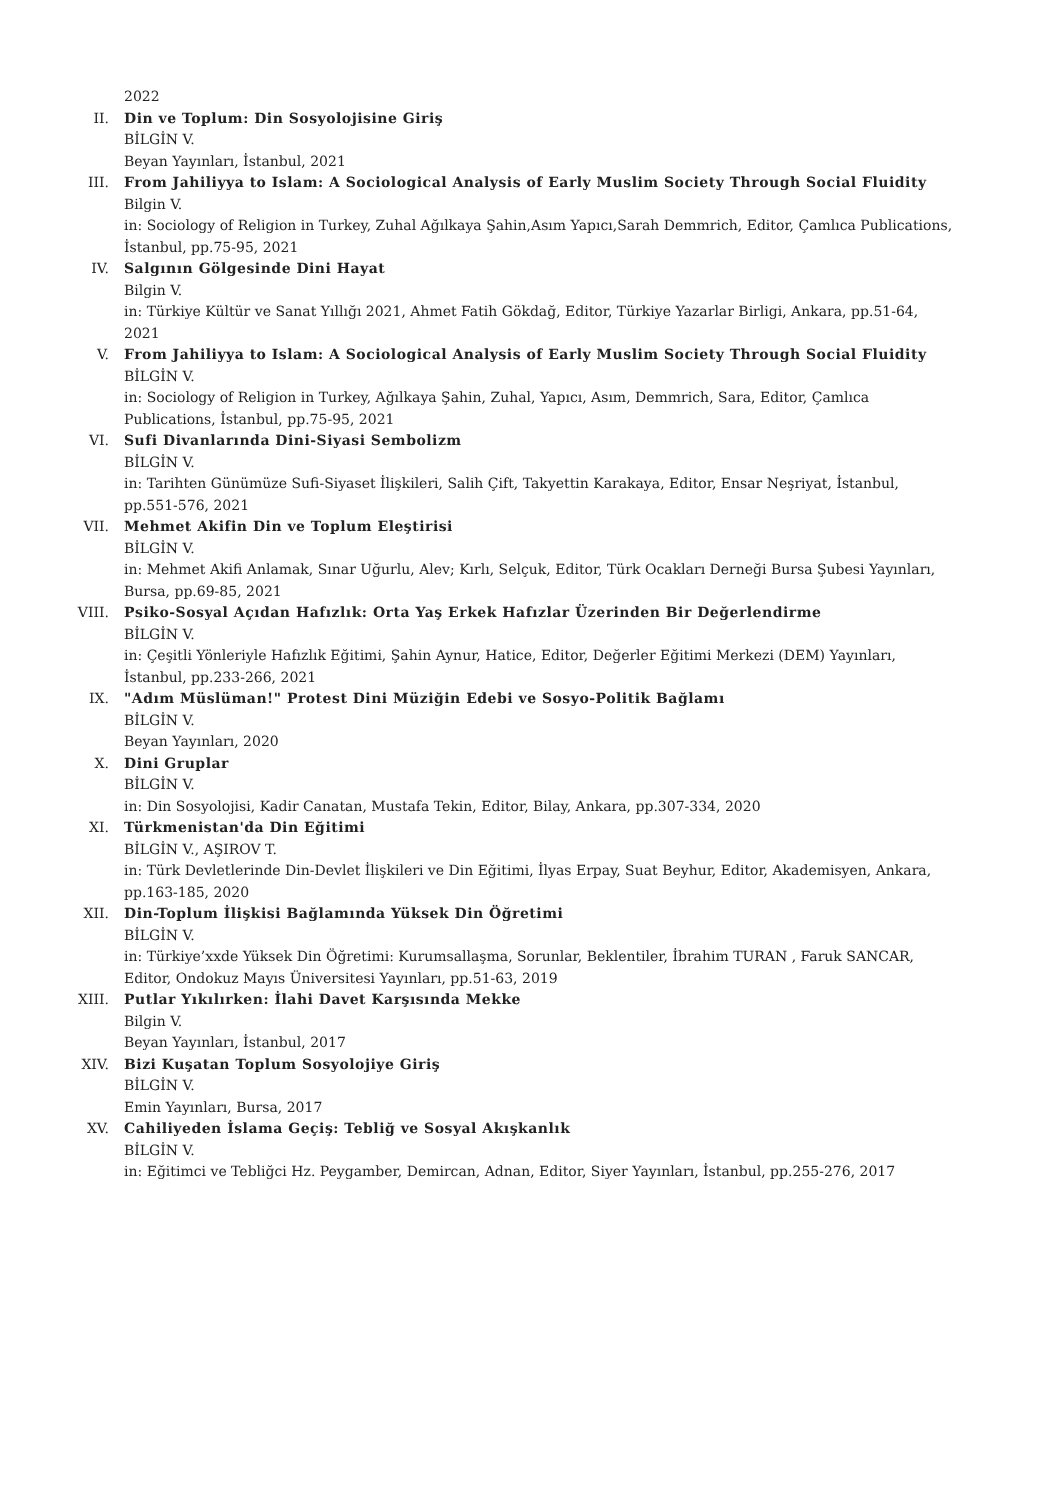2022
II. Din ve Toplum: Din Sosyolojisine Giriş
BİLGİN V.
Beyan Yayınları, İstanbul, 2021
III. From Jahiliyya to Islam: A Sociological Analysis of Early Muslim Society Through Social Fluidity
Bilgin V.
in: Sociology of Religion in Turkey, Zuhal Ağılkaya Şahin,Asım Yapıcı,Sarah Demmrich, Editor, Çamlıca Publications, İstanbul, pp.75-95, 2021
IV. Salgının Gölgesinde Dini Hayat
Bilgin V.
in: Türkiye Kültür ve Sanat Yıllığı 2021, Ahmet Fatih Gökdağ, Editor, Türkiye Yazarlar Birligi, Ankara, pp.51-64, 2021
V. From Jahiliyya to Islam: A Sociological Analysis of Early Muslim Society Through Social Fluidity
BİLGİN V.
in: Sociology of Religion in Turkey, Ağılkaya Şahin, Zuhal, Yapıcı, Asım, Demmrich, Sara, Editor, Çamlıca Publications, İstanbul, pp.75-95, 2021
VI. Sufi Divanlarında Dini-Siyasi Sembolizm
BİLGİN V.
in: Tarihten Günümüze Sufi-Siyaset İlişkileri, Salih Çift, Takyettin Karakaya, Editor, Ensar Neşriyat, İstanbul, pp.551-576, 2021
VII. Mehmet Akifin Din ve Toplum Eleştirisi
BİLGİN V.
in: Mehmet Akifi Anlamak, Sınar Uğurlu, Alev; Kırlı, Selçuk, Editor, Türk Ocakları Derneği Bursa Şubesi Yayınları, Bursa, pp.69-85, 2021
VIII. Psiko-Sosyal Açıdan Hafızlık: Orta Yaş Erkek Hafızlar Üzerinden Bir Değerlendirme
BİLGİN V.
in: Çeşitli Yönleriyle Hafızlık Eğitimi, Şahin Aynur, Hatice, Editor, Değerler Eğitimi Merkezi (DEM) Yayınları, İstanbul, pp.233-266, 2021
IX. "Adım Müslüman!" Protest Dini Müziğin Edebi ve Sosyo-Politik Bağlamı
BİLGİN V.
Beyan Yayınları, 2020
X. Dini Gruplar
BİLGİN V.
in: Din Sosyolojisi, Kadir Canatan, Mustafa Tekin, Editor, Bilay, Ankara, pp.307-334, 2020
XI. Türkmenistan'da Din Eğitimi
BİLGİN V., AŞIROV T.
in: Türk Devletlerinde Din-Devlet İlişkileri ve Din Eğitimi, İlyas Erpay, Suat Beyhur, Editor, Akademisyen, Ankara, pp.163-185, 2020
XII. Din-Toplum İlişkisi Bağlamında Yüksek Din Öğretimi
BİLGİN V.
in: Türkiye’xxde Yüksek Din Öğretimi: Kurumsallaşma, Sorunlar, Beklentiler, İbrahim TURAN , Faruk SANCAR, Editor, Ondokuz Mayıs Üniversitesi Yayınları, pp.51-63, 2019
XIII. Putlar Yıkılırken: İlahi Davet Karşısında Mekke
Bilgin V.
Beyan Yayınları, İstanbul, 2017
XIV. Bizi Kuşatan Toplum Sosyolojiye Giriş
BİLGİN V.
Emin Yayınları, Bursa, 2017
XV. Cahiliyeden İslama Geçiş: Tebliğ ve Sosyal Akışkanlık
BİLGİN V.
in: Eğitimci ve Tebliğci Hz. Peygamber, Demircan, Adnan, Editor, Siyer Yayınları, İstanbul, pp.255-276, 2017